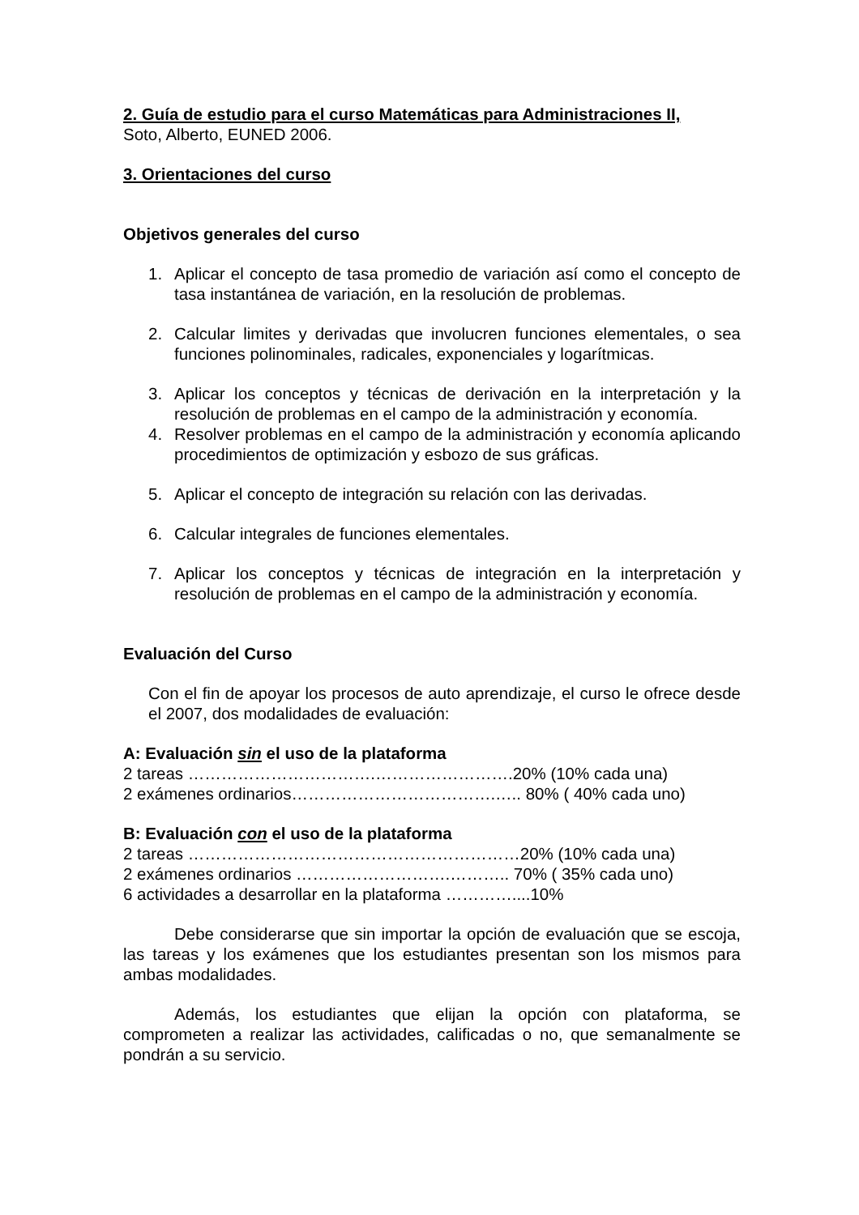2. Guía de estudio para el curso Matemáticas para Administraciones II,
Soto, Alberto, EUNED 2006.
3. Orientaciones del curso
Objetivos generales del curso
1. Aplicar el concepto de tasa promedio de variación así como el concepto de tasa instantánea de variación, en la resolución de problemas.
2. Calcular limites y derivadas que involucren funciones elementales, o sea funciones polinominales, radicales, exponenciales y logarítmicas.
3. Aplicar los conceptos y técnicas de derivación en la interpretación y la resolución de problemas en el campo de la administración y economía.
4. Resolver problemas en el campo de la administración y economía aplicando procedimientos de optimización y esbozo de sus gráficas.
5. Aplicar el concepto de integración su relación con las derivadas.
6. Calcular integrales de funciones elementales.
7. Aplicar los conceptos y técnicas de integración en la interpretación y resolución de problemas en el campo de la administración y economía.
Evaluación del Curso
Con el fin de apoyar los procesos de auto aprendizaje, el curso le ofrece desde el 2007, dos modalidades de evaluación:
A: Evaluación sin el uso de la plataforma
2 tareas …………………………….…………………….20% (10% cada una)
2 exámenes ordinarios……………………………….….. 80% ( 40% cada uno)
B: Evaluación con el uso de la plataforma
2 tareas ……………………………………………………20% (10% cada una)
2 exámenes ordinarios ……………………….……….. 70% ( 35% cada uno)
6 actividades a desarrollar en la plataforma …………....10%
Debe considerarse que sin importar la opción de evaluación que se escoja, las tareas y los exámenes que los estudiantes presentan son los mismos para ambas modalidades.
Además, los estudiantes que elijan la opción con plataforma, se comprometen a realizar las actividades, calificadas o no, que semanalmente se pondrán a su servicio.